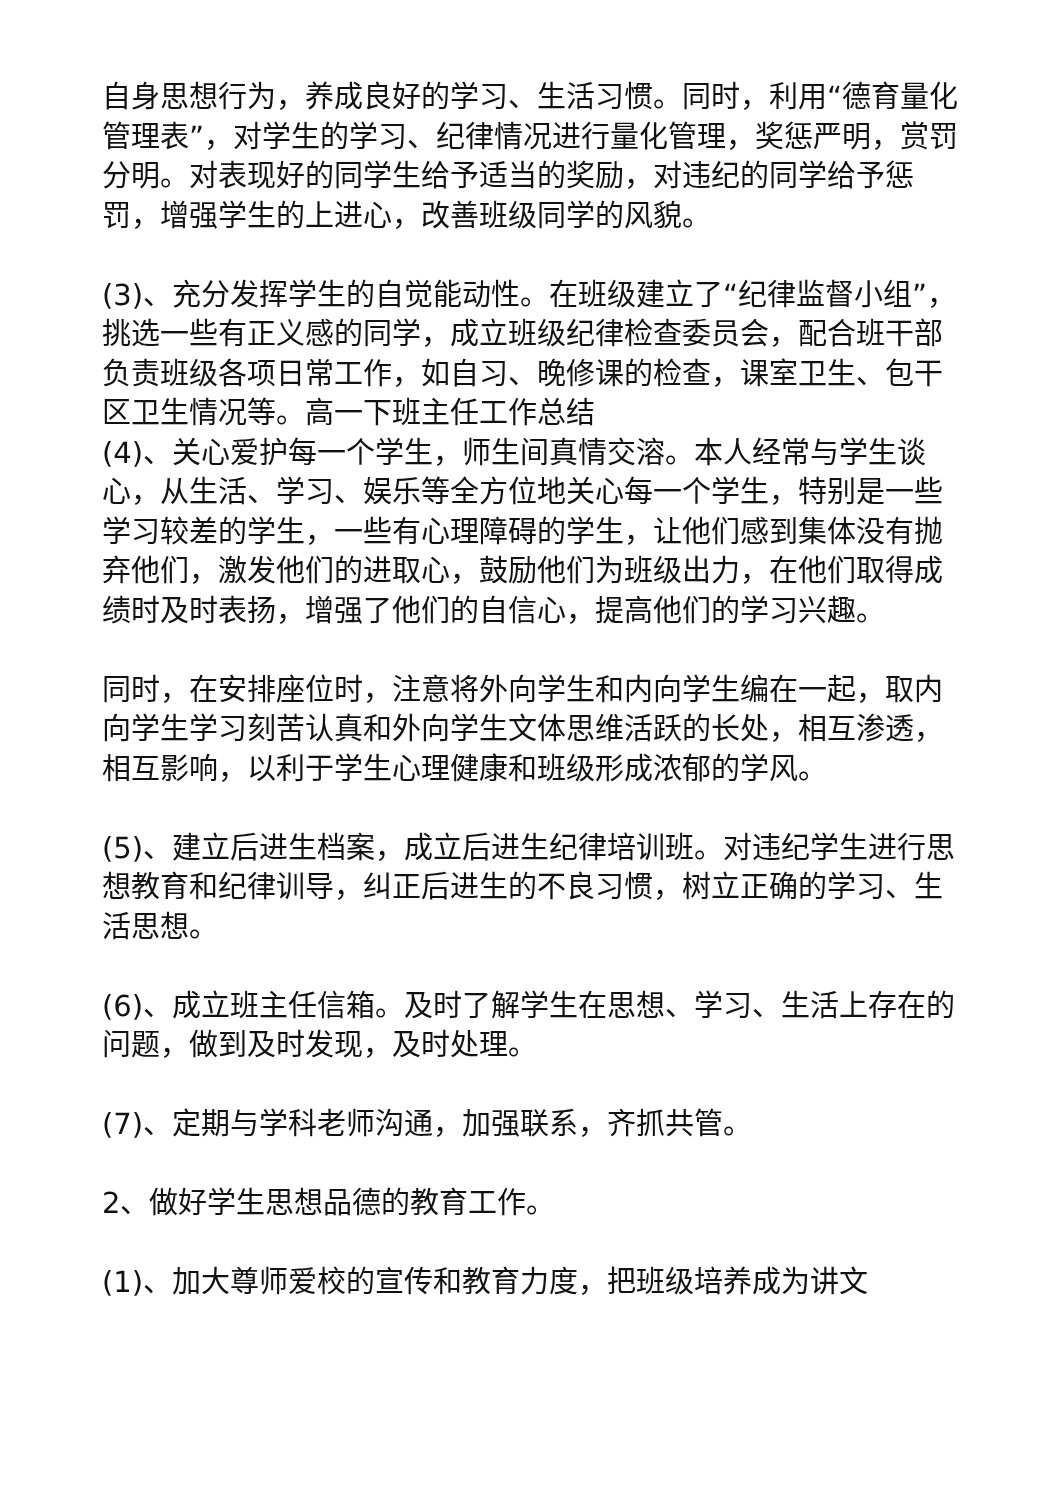自身思想行为，养成良好的学习、生活习惯。同时，利用“德育量化管理表”，对学生的学习、纪律情况进行量化管理，奖惩严明，赏罚分明。对表现好的同学生给予适当的奖励，对违纪的同学给予惩罚，增强学生的上进心，改善班级同学的风貌。
(3)、充分发挥学生的自觉能动性。在班级建立了“纪律监督小组”，挑选一些有正义感的同学，成立班级纪律检查委员会，配合班干部负责班级各项日常工作，如自习、晚修课的检查，课室卫生、包干区卫生情况等。高一下班主任工作总结
(4)、关心爱护每一个学生，师生间真情交溶。本人经常与学生谈心，从生活、学习、娱乐等全方位地关心每一个学生，特别是一些学习较差的学生，一些有心理障碍的学生，让他们感到集体没有抛弃他们，激发他们的进取心，鼓励他们为班级出力，在他们取得成绩时及时表扬，增强了他们的自信心，提高他们的学习兴趣。
同时，在安排座位时，注意将外向学生和内向学生编在一起，取内向学生学习刻苦认真和外向学生文体思维活跃的长处，相互渗透，相互影响，以利于学生心理健康和班级形成浓郁的学风。
(5)、建立后进生档案，成立后进生纪律培训班。对违纪学生进行思想教育和纪律训导，纠正后进生的不良习惯，树立正确的学习、生活思想。
(6)、成立班主任信箱。及时了解学生在思想、学习、生活上存在的问题，做到及时发现，及时处理。
(7)、定期与学科老师沟通，加强联系，齐抓共管。
2、做好学生思想品德的教育工作。
(1)、加大尊师爱校的宣传和教育力度，把班级培养成为讲文